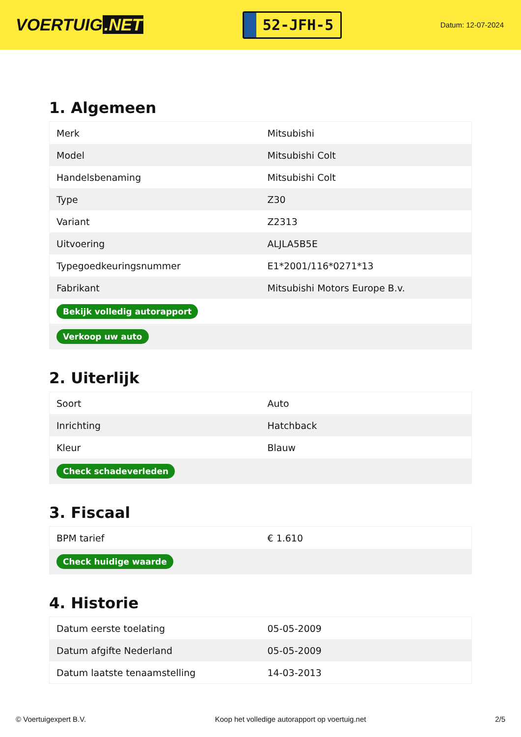VOERTUIG.NET
52-JFH-5
Datum: 12-07-2024
1. Algemeen
| Merk | Mitsubishi |
| Model | Mitsubishi Colt |
| Handelsbenaming | Mitsubishi Colt |
| Type | Z30 |
| Variant | Z2313 |
| Uitvoering | ALJLA5B5E |
| Typegoedkeuringsnummer | E1*2001/116*0271*13 |
| Fabrikant | Mitsubishi Motors Europe B.v. |
| Bekijk volledig autorapport | |
| Verkoop uw auto | |
2. Uiterlijk
| Soort | Auto |
| Inrichting | Hatchback |
| Kleur | Blauw |
| Check schadeverleden | |
3. Fiscaal
| BPM tarief | € 1.610 |
| Check huidige waarde | |
4. Historie
| Datum eerste toelating | 05-05-2009 |
| Datum afgifte Nederland | 05-05-2009 |
| Datum laatste tenaamstelling | 14-03-2013 |
© Voertuigexpert B.V. Koop het volledige autorapport op voertuig.net 2/5